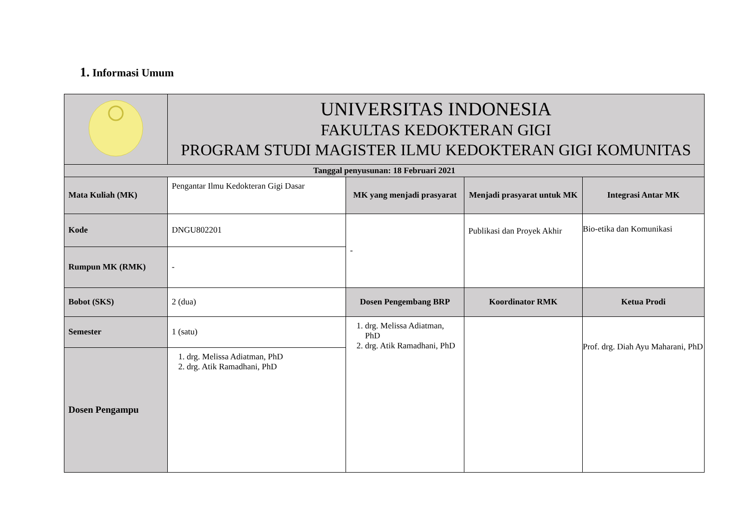1. Informasi Umum
| | UNIVERSITAS INDONESIA FAKULTAS KEDOKTERAN GIGI PROGRAM STUDI MAGISTER ILMU KEDOKTERAN GIGI KOMUNITAS | | | |
| Tanggal penyusunan: 18 Februari 2021 | | | | |
| Mata Kuliah (MK) | Pengantar Ilmu Kedokteran Gigi Dasar | MK yang menjadi prasyarat | Menjadi prasyarat untuk MK | Integrasi Antar MK |
| Kode | DNGU802201 | - | Publikasi dan Proyek Akhir | Bio-etika dan Komunikasi |
| Rumpun MK (RMK) | - | | | |
| Bobot (SKS) | 2 (dua) | Dosen Pengembang BRP | Koordinator RMK | Ketua Prodi |
| Semester | 1 (satu) | 1. drg. Melissa Adiatman, PhD 2. drg. Atik Ramadhani, PhD | | Prof. drg. Diah Ayu Maharani, PhD |
| Dosen Pengampu | 1. drg. Melissa Adiatman, PhD 2. drg. Atik Ramadhani, PhD | | | |